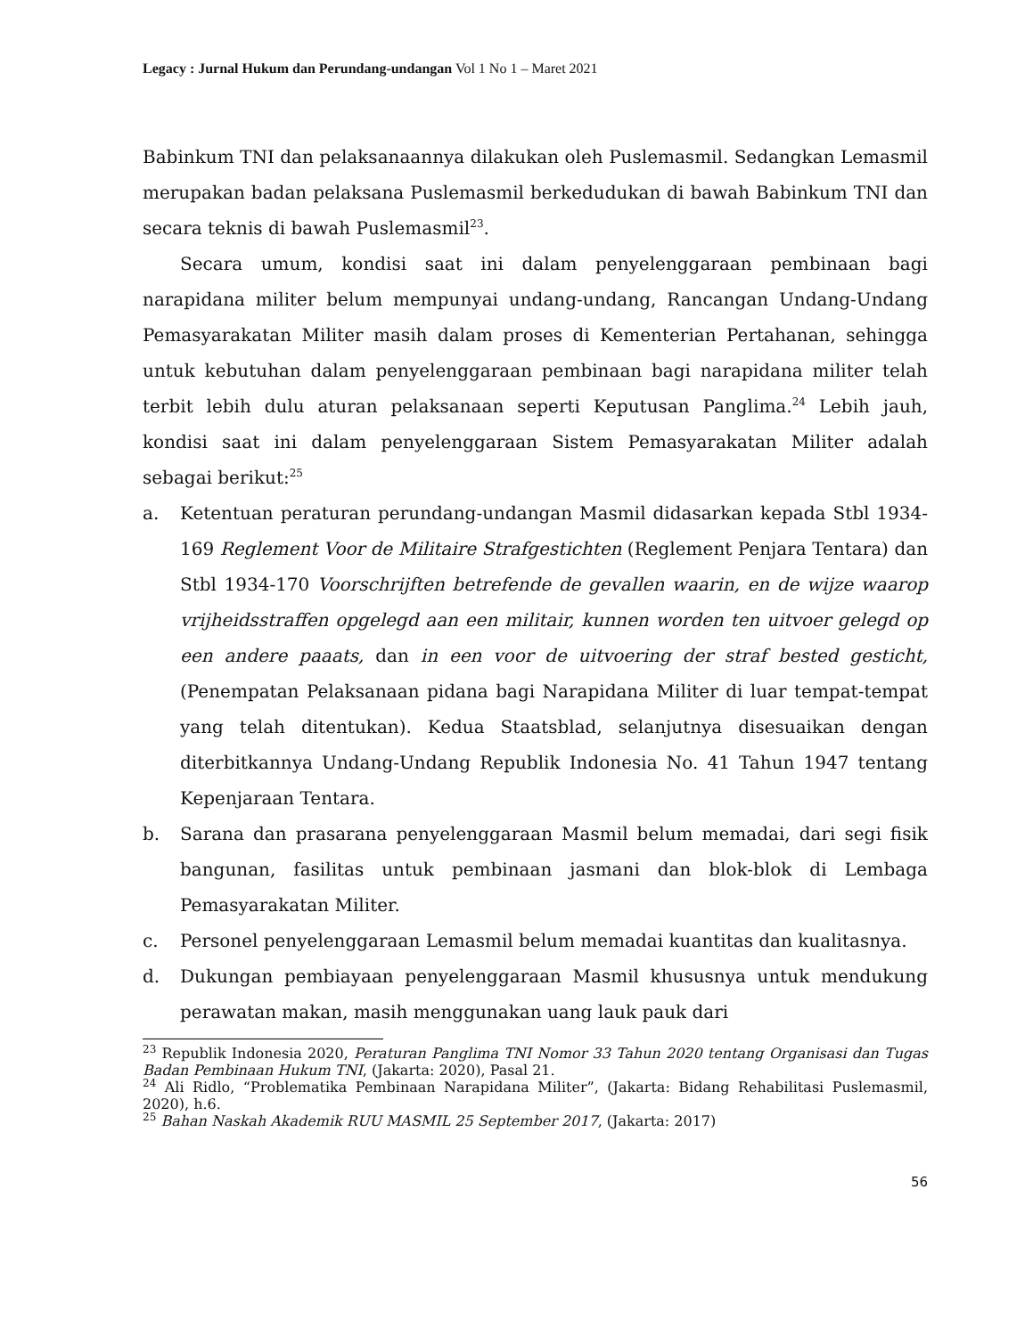Legacy : Jurnal Hukum dan Perundang-undangan Vol 1 No 1 – Maret 2021
Babinkum TNI dan pelaksanaannya dilakukan oleh Puslemasmil. Sedangkan Lemasmil merupakan badan pelaksana Puslemasmil berkedudukan di bawah Babinkum TNI dan secara teknis di bawah Puslemasmil<sup>23</sup>.
Secara umum, kondisi saat ini dalam penyelenggaraan pembinaan bagi narapidana militer belum mempunyai undang-undang, Rancangan Undang-Undang Pemasyarakatan Militer masih dalam proses di Kementerian Pertahanan, sehingga untuk kebutuhan dalam penyelenggaraan pembinaan bagi narapidana militer telah terbit lebih dulu aturan pelaksanaan seperti Keputusan Panglima.<sup>24</sup> Lebih jauh, kondisi saat ini dalam penyelenggaraan Sistem Pemasyarakatan Militer adalah sebagai berikut:<sup>25</sup>
a. Ketentuan peraturan perundang-undangan Masmil didasarkan kepada Stbl 1934-169 Reglement Voor de Militaire Strafgestichten (Reglement Penjara Tentara) dan Stbl 1934-170 Voorschrijften betrefende de gevallen waarin, en de wijze waarop vrijheidsstraffen opgelegd aan een militair, kunnen worden ten uitvoer gelegd op een andere paaats, dan in een voor de uitvoering der straf bested gesticht, (Penempatan Pelaksanaan pidana bagi Narapidana Militer di luar tempat-tempat yang telah ditentukan). Kedua Staatsblad, selanjutnya disesuaikan dengan diterbitkannya Undang-Undang Republik Indonesia No. 41 Tahun 1947 tentang Kepenjaraan Tentara.
b. Sarana dan prasarana penyelenggaraan Masmil belum memadai, dari segi fisik bangunan, fasilitas untuk pembinaan jasmani dan blok-blok di Lembaga Pemasyarakatan Militer.
c. Personel penyelenggaraan Lemasmil belum memadai kuantitas dan kualitasnya.
d. Dukungan pembiayaan penyelenggaraan Masmil khususnya untuk mendukung perawatan makan, masih menggunakan uang lauk pauk dari
<sup>23</sup> Republik Indonesia 2020, Peraturan Panglima TNI Nomor 33 Tahun 2020 tentang Organisasi dan Tugas Badan Pembinaan Hukum TNI, (Jakarta: 2020), Pasal 21.
<sup>24</sup> Ali Ridlo, “Problematika Pembinaan Narapidana Militer”, (Jakarta: Bidang Rehabilitasi Puslemasmil, 2020), h.6.
<sup>25</sup> Bahan Naskah Akademik RUU MASMIL 25 September 2017, (Jakarta: 2017)
56